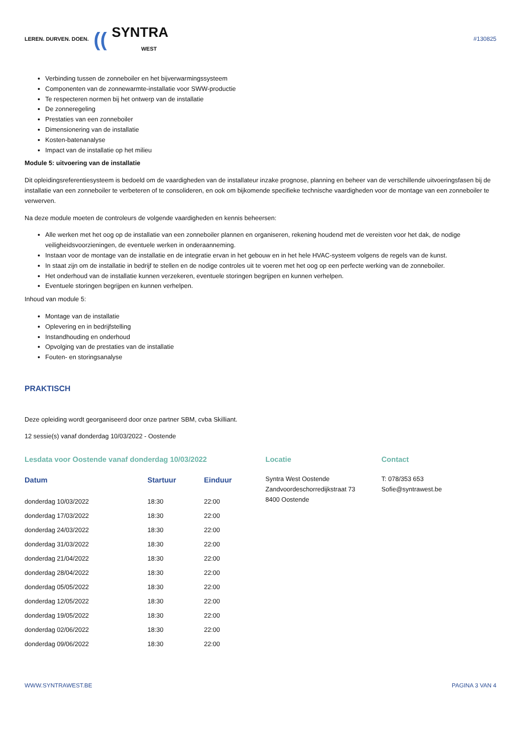LEREN. DURVEN. DOEN. ((SYNTRA
WEST
#130825
Verbinding tussen de zonneboiler en het bijverwarmingssysteem
Componenten van de zonnewarmte-installatie voor SWW-productie
Te respecteren normen bij het ontwerp van de installatie
De zonneregeling
Prestaties van een zonneboiler
Dimensionering van de installatie
Kosten-batenanalyse
Impact van de installatie op het milieu
Module 5: uitvoering van de installatie
Dit opleidingsreferentiesysteem is bedoeld om de vaardigheden van de installateur inzake prognose, planning en beheer van de verschillende uitvoeringsfasen bij de installatie van een zonneboiler te verbeteren of te consolideren, en ook om bijkomende specifieke technische vaardigheden voor de montage van een zonneboiler te verwerven.
Na deze module moeten de controleurs de volgende vaardigheden en kennis beheersen:
Alle werken met het oog op de installatie van een zonneboiler plannen en organiseren, rekening houdend met de vereisten voor het dak, de nodige veiligheidsvoorzieningen, de eventuele werken in onderaanneming.
Instaan voor de montage van de installatie en de integratie ervan in het gebouw en in het hele HVAC-systeem volgens de regels van de kunst.
In staat zijn om de installatie in bedrijf te stellen en de nodige controles uit te voeren met het oog op een perfecte werking van de zonneboiler.
Het onderhoud van de installatie kunnen verzekeren, eventuele storingen begrijpen en kunnen verhelpen.
Eventuele storingen begrijpen en kunnen verhelpen.
Inhoud van module 5:
Montage van de installatie
Oplevering en in bedrijfstelling
Instandhouding en onderhoud
Opvolging van de prestaties van de installatie
Fouten- en storingsanalyse
PRAKTISCH
Deze opleiding wordt georganiseerd door onze partner SBM, cvba Skilliant.
12 sessie(s) vanaf donderdag 10/03/2022 - Oostende
Lesdata voor Oostende vanaf donderdag 10/03/2022
| Datum | Startuur | Einduur |
| --- | --- | --- |
| donderdag 10/03/2022 | 18:30 | 22:00 |
| donderdag 17/03/2022 | 18:30 | 22:00 |
| donderdag 24/03/2022 | 18:30 | 22:00 |
| donderdag 31/03/2022 | 18:30 | 22:00 |
| donderdag 21/04/2022 | 18:30 | 22:00 |
| donderdag 28/04/2022 | 18:30 | 22:00 |
| donderdag 05/05/2022 | 18:30 | 22:00 |
| donderdag 12/05/2022 | 18:30 | 22:00 |
| donderdag 19/05/2022 | 18:30 | 22:00 |
| donderdag 02/06/2022 | 18:30 | 22:00 |
| donderdag 09/06/2022 | 18:30 | 22:00 |
Locatie
Syntra West Oostende
Zandvoordeschorredijkstraat 73
8400 Oostende
Contact
T: 078/353 653
Sofie@syntrawest.be
WWW.SYNTRAWEST.BE PAGINA 3 VAN 4